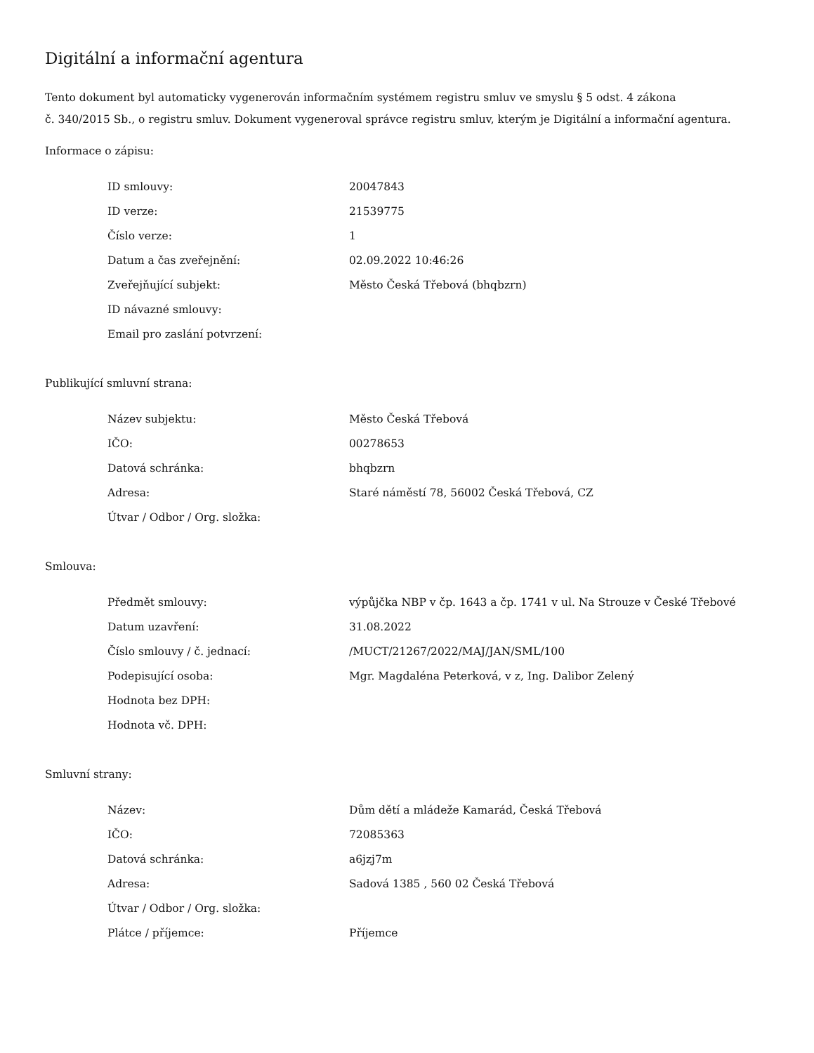Digitální a informační agentura
Tento dokument byl automaticky vygenerován informačním systémem registru smluv ve smyslu § 5 odst. 4 zákona
č. 340/2015 Sb., o registru smluv. Dokument vygeneroval správce registru smluv, kterým je Digitální a informační agentura.
Informace o zápisu:
| ID smlouvy: | 20047843 |
| ID verze: | 21539775 |
| Číslo verze: | 1 |
| Datum a čas zveřejnění: | 02.09.2022 10:46:26 |
| Zveřejňující subjekt: | Město Česká Třebová (bhqbzrn) |
| ID návazné smlouvy: | |
| Email pro zaslání potvrzení: | |
Publikující smluvní strana:
| Název subjektu: | Město Česká Třebová |
| IČO: | 00278653 |
| Datová schránka: | bhqbzrn |
| Adresa: | Staré náměstí 78, 56002 Česká Třebová, CZ |
| Útvar / Odbor / Org. složka: | |
Smlouva:
| Předmět smlouvy: | výpůjčka NBP v čp. 1643 a čp. 1741 v ul. Na Strouze v České Třebové |
| Datum uzavření: | 31.08.2022 |
| Číslo smlouvy / č. jednací: | /MUCT/21267/2022/MAJ/JAN/SML/100 |
| Podepisující osoba: | Mgr. Magdaléna Peterková, v z, Ing. Dalibor Zelený |
| Hodnota bez DPH: | |
| Hodnota vč. DPH: | |
Smluvní strany:
| Název: | Dům dětí a mládeže Kamarád, Česká Třebová |
| IČO: | 72085363 |
| Datová schránka: | a6jzj7m |
| Adresa: | Sadová 1385 , 560 02 Česká Třebová |
| Útvar / Odbor / Org. složka: | |
| Plátce / příjemce: | Příjemce |